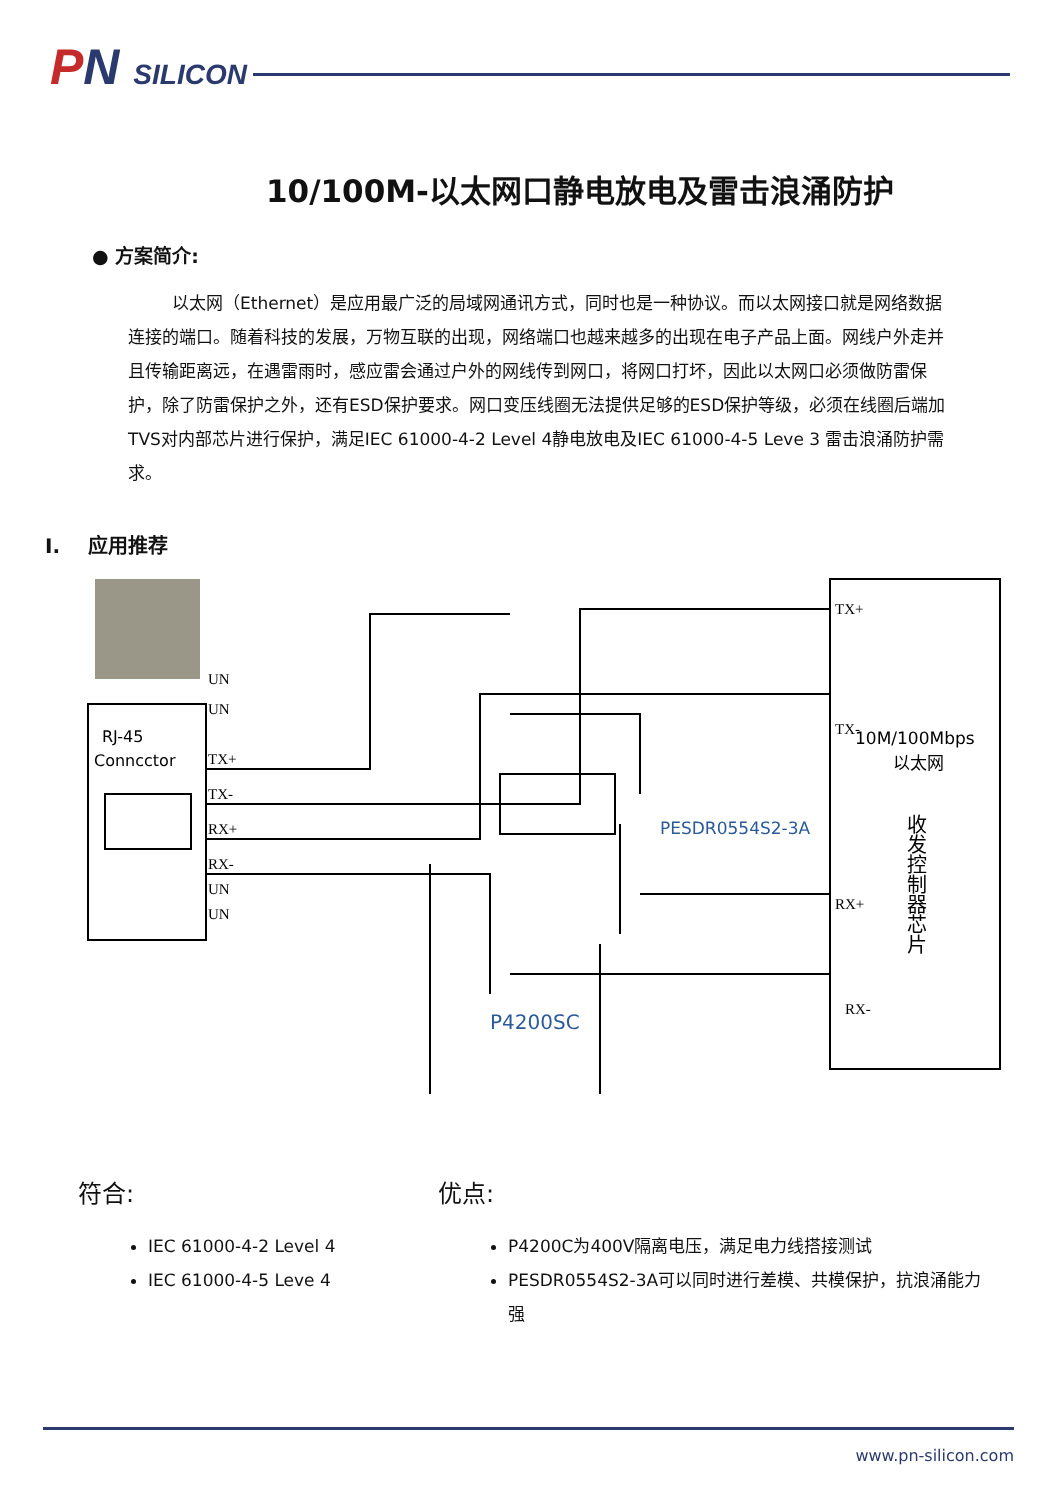PN SILICON
10/100M-以太网口静电放电及雷击浪涌防护
● 方案简介:
以太网（Ethernet）是应用最广泛的局域网通讯方式，同时也是一种协议。而以太网接口就是网络数据连接的端口。随着科技的发展，万物互联的出现，网络端口也越来越多的出现在电子产品上面。网线户外走并且传输距离远，在遇雷雨时，感应雷会通过户外的网线传到网口，将网口打坏，因此以太网口必须做防雷保护，除了防雷保护之外，还有ESD保护要求。网口变压线圈无法提供足够的ESD保护等级，必须在线圈后端加TVS对内部芯片进行保护，满足IEC 61000-4-2 Level 4静电放电及IEC 61000-4-5 Leve 3 雷击浪涌防护需求。
I. 应用推荐
TX+
TX-
RX+
RX-
UN
UN
UN
UN
TX+
TX-
RX+
RX-
RJ-45
Conncctor
10M/100Mbps
以太网
收发控制器芯片
PESDR0554S2-3A
P4200SC
符合:
IEC 61000-4-2 Level 4
IEC 61000-4-5 Leve 4
优点:
P4200C为400V隔离电压，满足电力线搭接测试
PESDR0554S2-3A可以同时进行差模、共模保护，抗浪涌能力强
www.pn-silicon.com